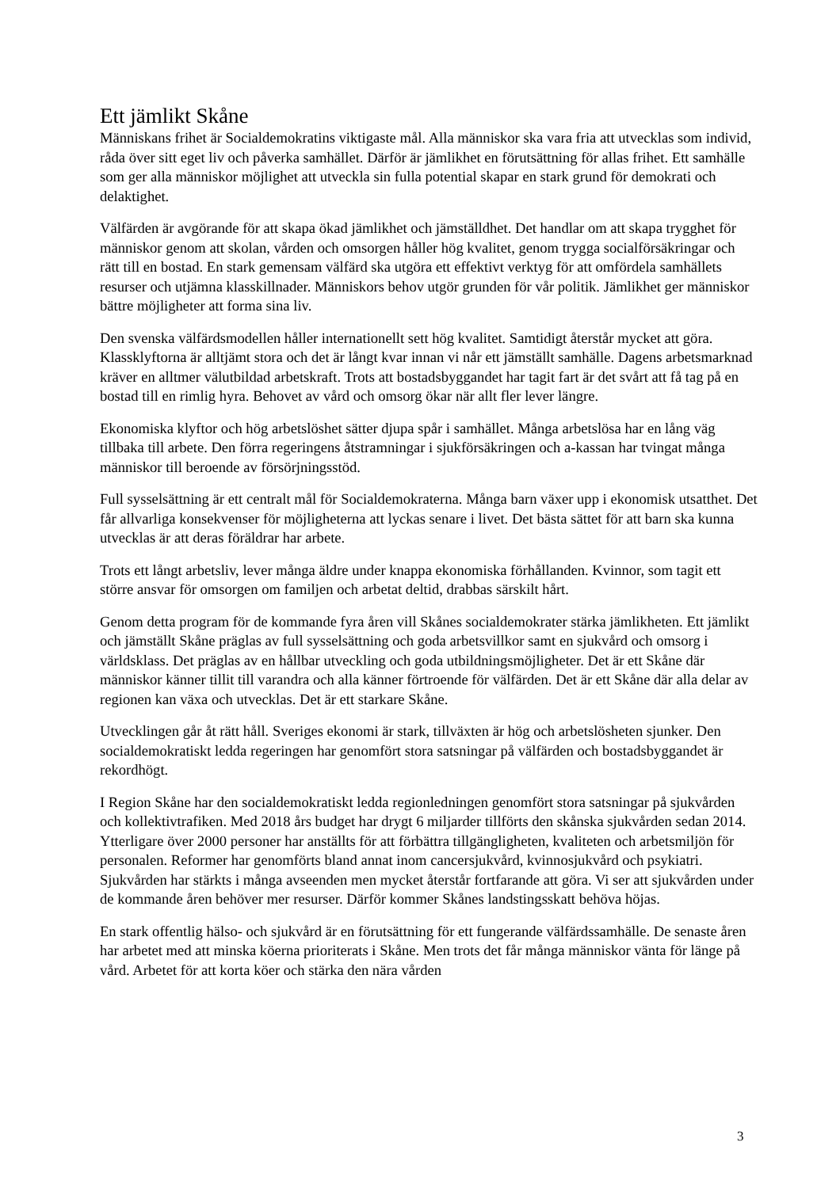Ett jämlikt Skåne
Människans frihet är Socialdemokratins viktigaste mål. Alla människor ska vara fria att utvecklas som individ, råda över sitt eget liv och påverka samhället. Därför är jämlikhet en förutsättning för allas frihet. Ett samhälle som ger alla människor möjlighet att utveckla sin fulla potential skapar en stark grund för demokrati och delaktighet.
Välfärden är avgörande för att skapa ökad jämlikhet och jämställdhet. Det handlar om att skapa trygghet för människor genom att skolan, vården och omsorgen håller hög kvalitet, genom trygga socialförsäkringar och rätt till en bostad. En stark gemensam välfärd ska utgöra ett effektivt verktyg för att omfördela samhällets resurser och utjämna klasskillnader. Människors behov utgör grunden för vår politik. Jämlikhet ger människor bättre möjligheter att forma sina liv.
Den svenska välfärdsmodellen håller internationellt sett hög kvalitet. Samtidigt återstår mycket att göra. Klassklyftorna är alltjämt stora och det är långt kvar innan vi når ett jämställt samhälle. Dagens arbetsmarknad kräver en alltmer välutbildad arbetskraft. Trots att bostadsbyggandet har tagit fart är det svårt att få tag på en bostad till en rimlig hyra. Behovet av vård och omsorg ökar när allt fler lever längre.
Ekonomiska klyftor och hög arbetslöshet sätter djupa spår i samhället. Många arbetslösa har en lång väg tillbaka till arbete. Den förra regeringens åtstramningar i sjukförsäkringen och a-kassan har tvingat många människor till beroende av försörjningsstöd.
Full sysselsättning är ett centralt mål för Socialdemokraterna. Många barn växer upp i ekonomisk utsatthet. Det får allvarliga konsekvenser för möjligheterna att lyckas senare i livet. Det bästa sättet för att barn ska kunna utvecklas är att deras föräldrar har arbete.
Trots ett långt arbetsliv, lever många äldre under knappa ekonomiska förhållanden. Kvinnor, som tagit ett större ansvar för omsorgen om familjen och arbetat deltid, drabbas särskilt hårt.
Genom detta program för de kommande fyra åren vill Skånes socialdemokrater stärka jämlikheten. Ett jämlikt och jämställt Skåne präglas av full sysselsättning och goda arbetsvillkor samt en sjukvård och omsorg i världsklass. Det präglas av en hållbar utveckling och goda utbildningsmöjligheter. Det är ett Skåne där människor känner tillit till varandra och alla känner förtroende för välfärden. Det är ett Skåne där alla delar av regionen kan växa och utvecklas. Det är ett starkare Skåne.
Utvecklingen går åt rätt håll. Sveriges ekonomi är stark, tillväxten är hög och arbetslösheten sjunker. Den socialdemokratiskt ledda regeringen har genomfört stora satsningar på välfärden och bostadsbyggandet är rekordhögt.
I Region Skåne har den socialdemokratiskt ledda regionledningen genomfört stora satsningar på sjukvården och kollektivtrafiken. Med 2018 års budget har drygt 6 miljarder tillförts den skånska sjukvården sedan 2014. Ytterligare över 2000 personer har anställts för att förbättra tillgängligheten, kvaliteten och arbetsmiljön för personalen. Reformer har genomförts bland annat inom cancersjukvård, kvinnosjukvård och psykiatri. Sjukvården har stärkts i många avseenden men mycket återstår fortfarande att göra. Vi ser att sjukvården under de kommande åren behöver mer resurser. Därför kommer Skånes landstingsskatt behöva höjas.
En stark offentlig hälso- och sjukvård är en förutsättning för ett fungerande välfärdssamhälle. De senaste åren har arbetet med att minska köerna prioriterats i Skåne. Men trots det får många människor vänta för länge på vård. Arbetet för att korta köer och stärka den nära vården
3